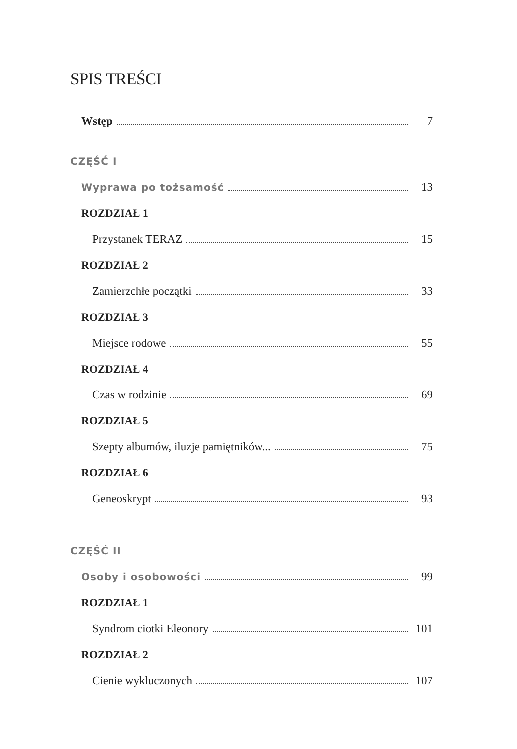SPIS TREŚCI
Wstęp 7
CZĘŚĆ I
Wyprawa po tożsamość 13
ROZDZIAŁ 1
Przystanek TERAZ 15
ROZDZIAŁ 2
Zamierzchłe początki 33
ROZDZIAŁ 3
Miejsce rodowe 55
ROZDZIAŁ 4
Czas w rodzinie 69
ROZDZIAŁ 5
Szepty albumów, iluzje pamiętników... 75
ROZDZIAŁ 6
Geneoskrypt 93
CZĘŚĆ II
Osoby i osobowości 99
ROZDZIAŁ 1
Syndrom ciotki Eleonory 101
ROZDZIAŁ 2
Cienie wykluczonych 107